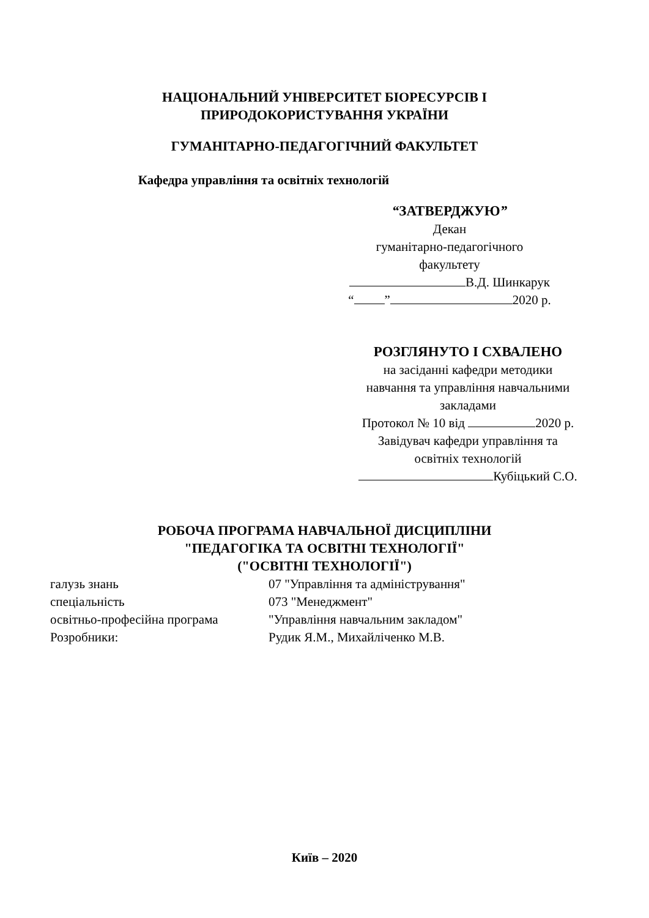НАЦІОНАЛЬНИЙ УНІВЕРСИТЕТ БІОРЕСУРСІВ І
ПРИРОДОКОРИСТУВАННЯ УКРАЇНИ
ГУМАНІТАРНО-ПЕДАГОГІЧНИЙ ФАКУЛЬТЕТ
Кафедра управління та освітніх технологій
“ЗАТВЕРДЖУЮ”
Декан
гуманітарно-педагогічного
факультету
В.Д. Шинкарук
“ ” 2020 р.
РОЗГЛЯНУТО І СХВАЛЕНО
на засіданні кафедри методики
навчання та управління навчальними
закладами
Протокол № 10 від 2020 р.
Завідувач кафедри управління та
освітніх технологій
Кубіцький С.О.
РОБОЧА ПРОГРАМА НАВЧАЛЬНОЇ ДИСЦИПЛІНИ
"ПЕДАГОГІКА ТА ОСВІТНІ ТЕХНОЛОГІЇ"
("ОСВІТНІ ТЕХНОЛОГІЇ")
| галузь знань | 07 "Управління та адміністрування" |
| спеціальність | 073 "Менеджмент" |
| освітньо-професійна програма | "Управління навчальним закладом" |
| Розробники: | Рудик Я.М., Михайліченко М.В. |
Київ – 2020